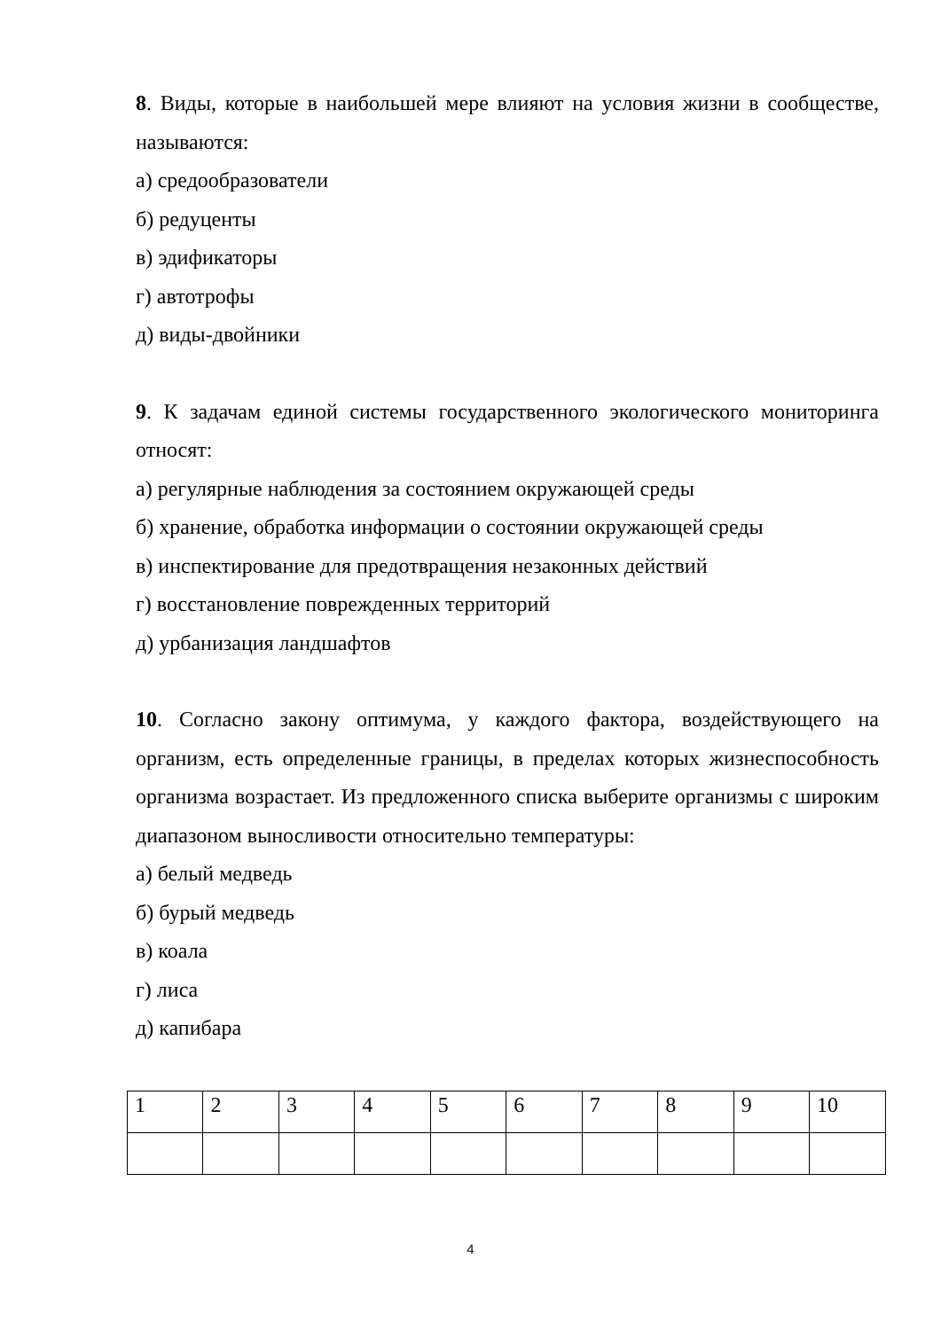8. Виды, которые в наибольшей мере влияют на условия жизни в сообществе, называются:
а) средообразователи
б) редуценты
в) эдификаторы
г) автотрофы
д) виды-двойники
9. К задачам единой системы государственного экологического мониторинга относят:
а) регулярные наблюдения за состоянием окружающей среды
б) хранение, обработка информации о состоянии окружающей среды
в) инспектирование для предотвращения незаконных действий
г) восстановление поврежденных территорий
д) урбанизация ландшафтов
10. Согласно закону оптимума, у каждого фактора, воздействующего на организм, есть определенные границы, в пределах которых жизнеспособность организма возрастает. Из предложенного списка выберите организмы с широким диапазоном выносливости относительно температуры:
а) белый медведь
б) бурый медведь
в) коала
г) лиса
д) капибара
| 1 | 2 | 3 | 4 | 5 | 6 | 7 | 8 | 9 | 10 |
4